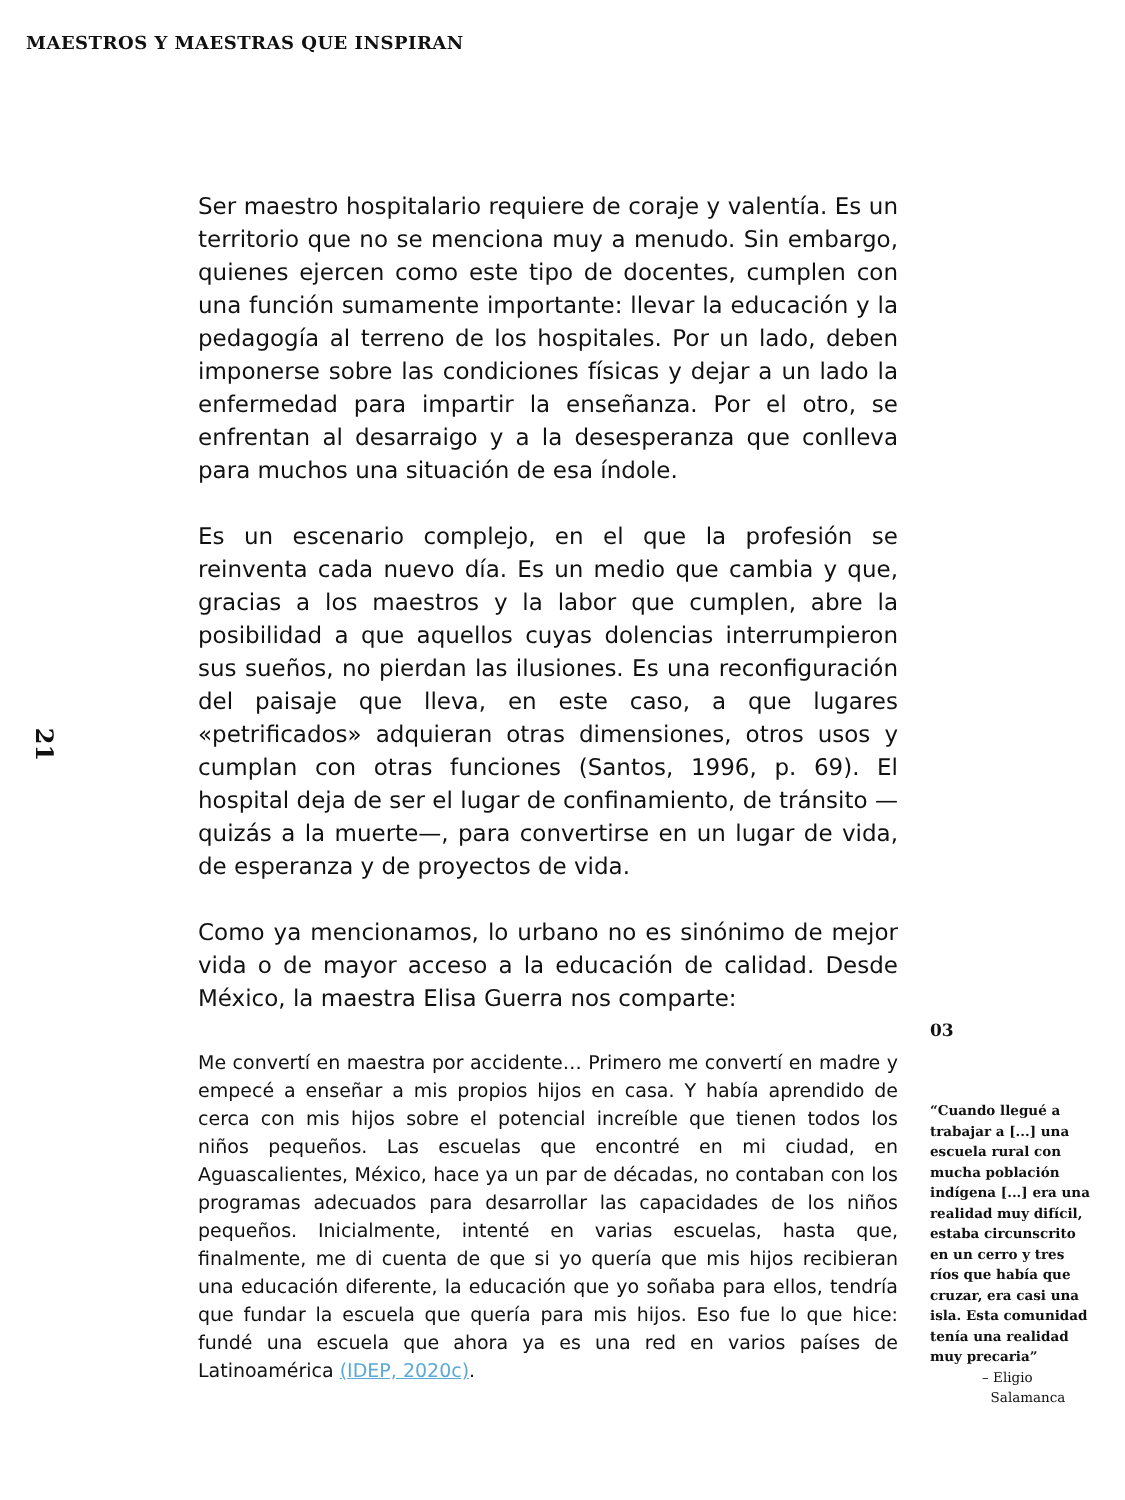MAESTROS Y MAESTRAS QUE INSPIRAN
21
Ser maestro hospitalario requiere de coraje y valentía. Es un territorio que no se menciona muy a menudo. Sin embargo, quienes ejercen como este tipo de docentes, cumplen con una función sumamente importante: llevar la educación y la pedagogía al terreno de los hospitales. Por un lado, deben imponerse sobre las condiciones físicas y dejar a un lado la enfermedad para impartir la enseñanza. Por el otro, se enfrentan al desarraigo y a la desesperanza que conlleva para muchos una situación de esa índole.
Es un escenario complejo, en el que la profesión se reinventa cada nuevo día. Es un medio que cambia y que, gracias a los maestros y la labor que cumplen, abre la posibilidad a que aquellos cuyas dolencias interrumpieron sus sueños, no pierdan las ilusiones. Es una reconfiguración del paisaje que lleva, en este caso, a que lugares «petrificados» adquieran otras dimensiones, otros usos y cumplan con otras funciones (Santos, 1996, p. 69). El hospital deja de ser el lugar de confinamiento, de tránsito —quizás a la muerte—, para convertirse en un lugar de vida, de esperanza y de proyectos de vida.
Como ya mencionamos, lo urbano no es sinónimo de mejor vida o de mayor acceso a la educación de calidad. Desde México, la maestra Elisa Guerra nos comparte:
Me convertí en maestra por accidente… Primero me convertí en madre y empecé a enseñar a mis propios hijos en casa. Y había aprendido de cerca con mis hijos sobre el potencial increíble que tienen todos los niños pequeños. Las escuelas que encontré en mi ciudad, en Aguascalientes, México, hace ya un par de décadas, no contaban con los programas adecuados para desarrollar las capacidades de los niños pequeños. Inicialmente, intenté en varias escuelas, hasta que, finalmente, me di cuenta de que si yo quería que mis hijos recibieran una educación diferente, la educación que yo soñaba para ellos, tendría que fundar la escuela que quería para mis hijos. Eso fue lo que hice: fundé una escuela que ahora ya es una red en varios países de Latinoamérica (IDEP, 2020c).
03
“Cuando llegué a trabajar a [...] una escuela rural con mucha población indígena [...] era una realidad muy difícil, estaba circunscrito en un cerro y tres ríos que había que cruzar, era casi una isla. Esta comunidad tenía una realidad muy precaria”
– Eligio
Salamanca